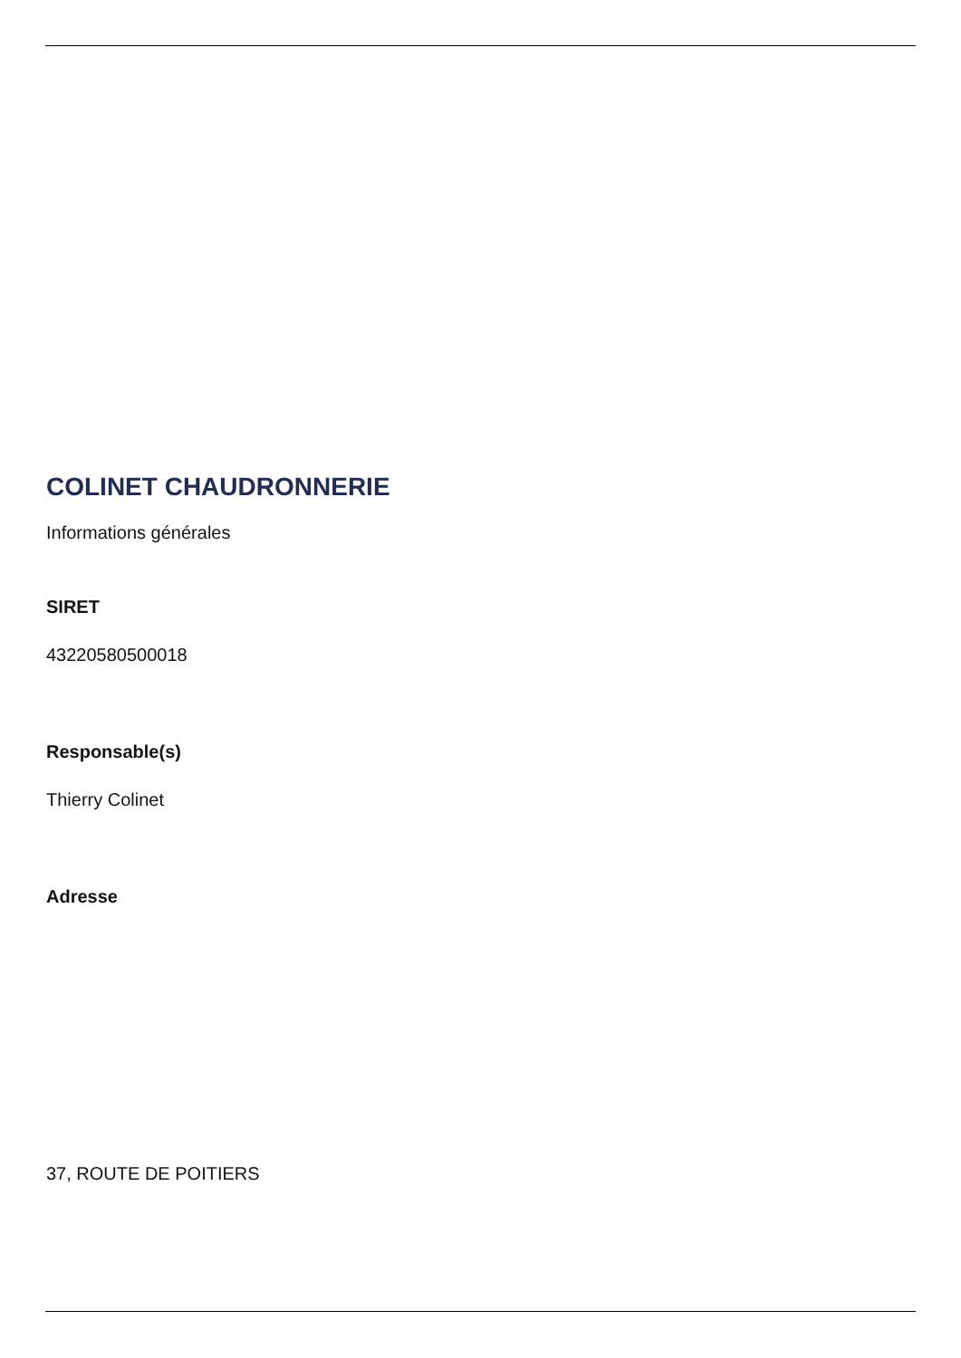COLINET CHAUDRONNERIE
Informations générales
SIRET
43220580500018
Responsable(s)
Thierry Colinet
Adresse
37, ROUTE DE POITIERS